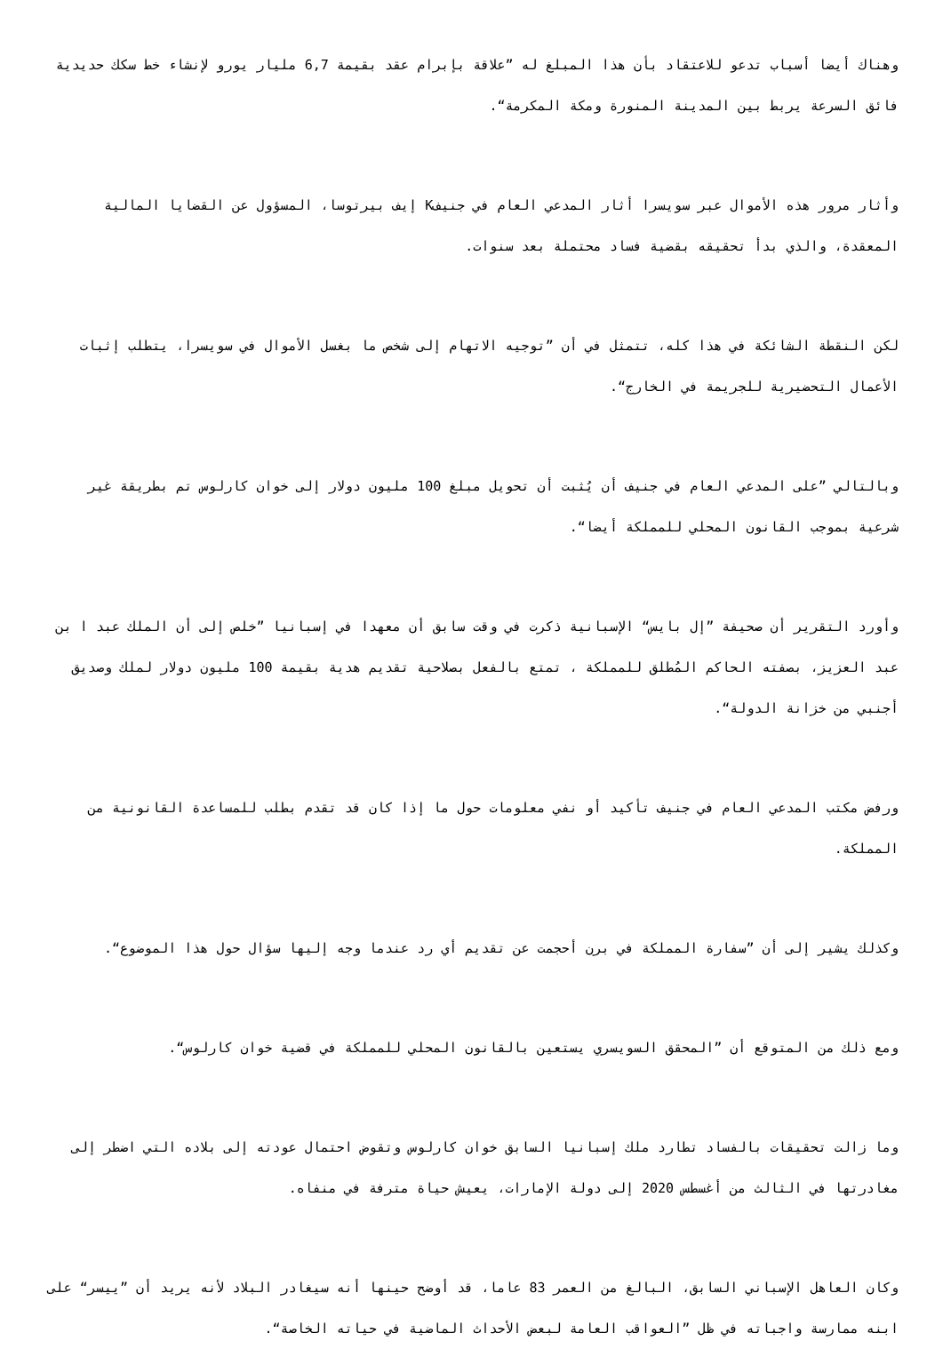وهناك أيضا أسباب تدعو للاعتقاد بأن هذا المبلغ له ”علاقة بإبرام عقد بقيمة 6,7 مليار يورو لإنشاء خط سكك حديدية فائق السرعة يربط بين المدينة المنورة ومكة المكرمة“.
وأثار مرور هذه الأموال عبر سويسرا أثار المدعي العام في جنيفK إيف بيرتوسا، المسؤول عن القضايا المالية المعقدة، والذي بدأ تحقيقه بقضية فساد محتملة بعد سنوات.
لكن النقطة الشائكة في هذا كله، تتمثل في أن ”توجيه الاتهام إلى شخص ما بغسل الأموال في سويسرا، يتطلب إثبات الأعمال التحضيرية للجريمة في الخارج“.
وبالتالي ”على المدعي العام في جنيف أن يُثبت أن تحويل مبلغ 100 مليون دولار إلى خوان كارلوس تم بطريقة غير شرعية بموجب القانون المحلي للمملكة أيضا“.
وأورد التقرير أن صحيفة ”إل بايس“ الإسبانية ذكرت في وقت سابق أن معهدا في إسبانيا ”خلص إلى أن الملك عبد ا بن عبد العزيز، بصفته الحاكم المُطلق للمملكة ، تمتع بالفعل بصلاحية تقديم هدية بقيمة 100 مليون دولار لملك وصديق أجنبي من خزانة الدولة“.
ورفض مكتب المدعي العام في جنيف تأكيد أو نفي معلومات حول ما إذا كان قد تقدم بطلب للمساعدة القانونية من المملكة.
وكذلك يشير إلى أن ”سفارة المملكة في برن أحجمت عن تقديم أي رد عندما وجه إليها سؤال حول هذا الموضوع“.
ومع ذلك من المتوقع أن ”المحقق السويسري يستعين بالقانون المحلي للمملكة في قضية خوان كارلوس“.
وما زالت تحقيقات بالفساد تطارد ملك إسبانيا السابق خوان كارلوس وتقوض احتمال عودته إلى بلاده التي اضطر إلى مغادرتها في الثالث من أغسطس 2020 إلى دولة الإمارات، يعيش حياة مترفة في منفاه.
وكان العاهل الإسباني السابق، البالغ من العمر 83 عاما، قد أوضح حينها أنه سيغادر البلاد لأنه يريد أن ”ييسر“ على ابنه ممارسة واجباته في ظل ”العواقب العامة لبعض الأحداث الماضية في حياته الخاصة“.